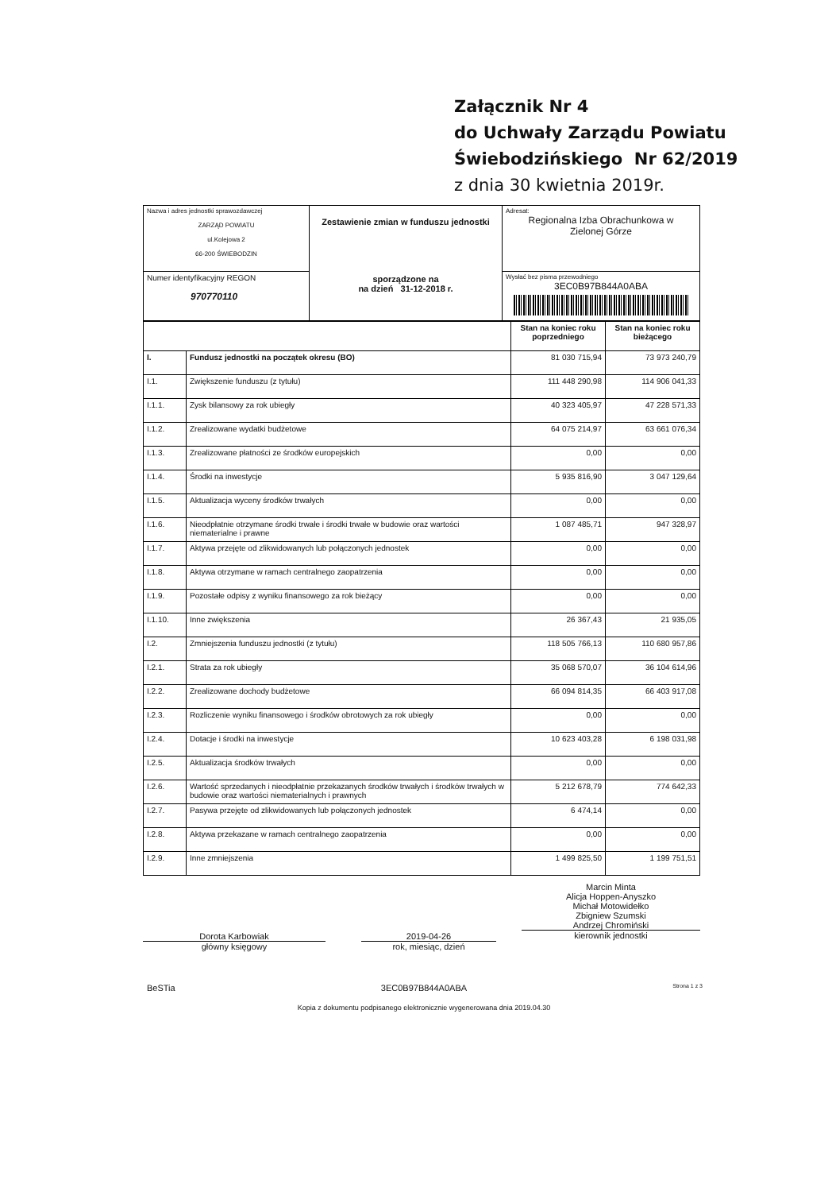Załącznik Nr 4
do Uchwały Zarządu Powiatu
Świebodzińskiego Nr 62/2019
z dnia 30 kwietnia 2019r.
| Nazwa i adres jednostki sprawozdawczej ZARZĄD POWIATU ul.Kolejowa 2 66-200 ŚWIEBODZIN | Zestawienie zmian w funduszu jednostki sporządzone na na dzień 31-12-2018 r. | Adresat: Regionalna Izba Obrachunkowa w Zielonej Górze |
| Numer identyfikacyjny REGON 970770110 | | Wysłać bez pisma przewodniego 3EC0B97B844A0ABA |
| | | Stan na koniec roku poprzedniego | Stan na koniec roku bieżącego |
| --- | --- | --- | --- |
| I. | Fundusz jednostki na początek okresu (BO) | 81 030 715,94 | 73 973 240,79 |
| I.1. | Zwiększenie funduszu (z tytułu) | 111 448 290,98 | 114 906 041,33 |
| I.1.1. | Zysk bilansowy za rok ubiegły | 40 323 405,97 | 47 228 571,33 |
| I.1.2. | Zrealizowane wydatki budżetowe | 64 075 214,97 | 63 661 076,34 |
| I.1.3. | Zrealizowane płatności ze środków europejskich | 0,00 | 0,00 |
| I.1.4. | Środki na inwestycje | 5 935 816,90 | 3 047 129,64 |
| I.1.5. | Aktualizacja wyceny środków trwałych | 0,00 | 0,00 |
| I.1.6. | Nieodpłatnie otrzymane środki trwałe i środki trwałe w budowie oraz wartości niematerialne i prawne | 1 087 485,71 | 947 328,97 |
| I.1.7. | Aktywa przejęte od zlikwidowanych lub połączonych jednostek | 0,00 | 0,00 |
| I.1.8. | Aktywa otrzymane w ramach centralnego zaopatrzenia | 0,00 | 0,00 |
| I.1.9. | Pozostałe odpisy z wyniku finansowego za rok bieżący | 0,00 | 0,00 |
| I.1.10. | Inne zwiększenia | 26 367,43 | 21 935,05 |
| I.2. | Zmniejszenia funduszu jednostki (z tytułu) | 118 505 766,13 | 110 680 957,86 |
| I.2.1. | Strata za rok ubiegły | 35 068 570,07 | 36 104 614,96 |
| I.2.2. | Zrealizowane dochody budżetowe | 66 094 814,35 | 66 403 917,08 |
| I.2.3. | Rozliczenie wyniku finansowego i środków obrotowych za rok ubiegły | 0,00 | 0,00 |
| I.2.4. | Dotacje i środki na inwestycje | 10 623 403,28 | 6 198 031,98 |
| I.2.5. | Aktualizacja środków trwałych | 0,00 | 0,00 |
| I.2.6. | Wartość sprzedanych i nieodpłatnie przekazanych środków trwałych i środków trwałych w budowie oraz wartości niematerialnych i prawnych | 5 212 678,79 | 774 642,33 |
| I.2.7. | Pasywa przejęte od zlikwidowanych lub połączonych jednostek | 6 474,14 | 0,00 |
| I.2.8. | Aktywa przekazane w ramach centralnego zaopatrzenia | 0,00 | 0,00 |
| I.2.9. | Inne zmniejszenia | 1 499 825,50 | 1 199 751,51 |
Dorota Karbowiak
główny księgowy
2019-04-26
rok, miesiąc, dzień
Marcin Minta
Alicja Hoppen-Anyszko
Michał Motowidełko
Zbigniew Szumski
Andrzej Chromiński
kierownik jednostki
BeSTia 3EC0B97B844A0ABA Strona 1 z 3
Kopia z dokumentu podpisanego elektronicznie wygenerowana dnia 2019.04.30